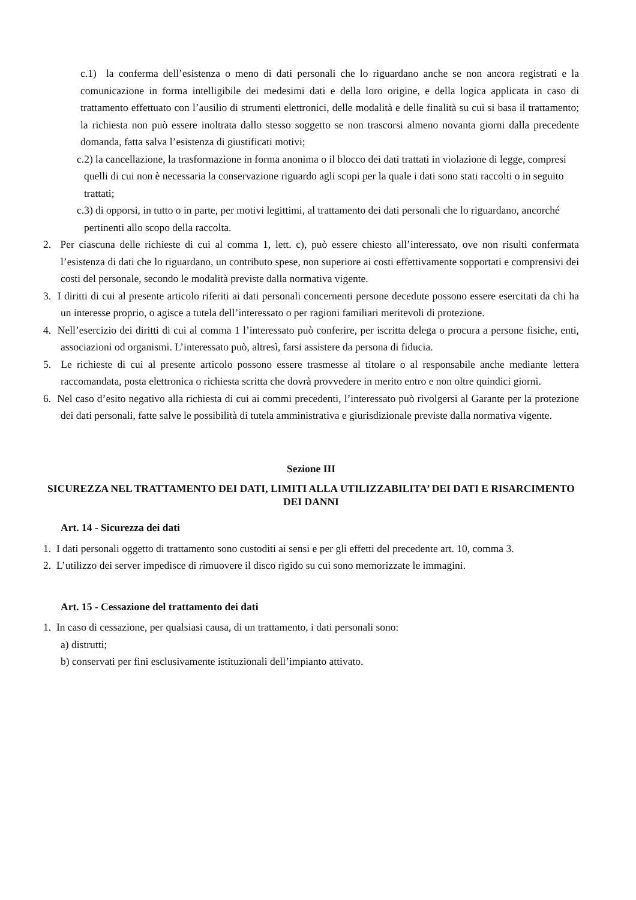c.1) la conferma dell’esistenza o meno di dati personali che lo riguardano anche se non ancora registrati e la comunicazione in forma intelligibile dei medesimi dati e della loro origine, e della logica applicata in caso di trattamento effettuato con l’ausilio di strumenti elettronici, delle modalità e delle finalità su cui si basa il trattamento; la richiesta non può essere inoltrata dallo stesso soggetto se non trascorsi almeno novanta giorni dalla precedente domanda, fatta salva l’esistenza di giustificati motivi;
c.2) la cancellazione, la trasformazione in forma anonima o il blocco dei dati trattati in violazione di legge, compresi quelli di cui non è necessaria la conservazione riguardo agli scopi per la quale i dati sono stati raccolti o in seguito trattati;
c.3) di opporsi, in tutto o in parte, per motivi legittimi, al trattamento dei dati personali che lo riguardano, ancorché pertinenti allo scopo della raccolta.
2. Per ciascuna delle richieste di cui al comma 1, lett. c), può essere chiesto all’interessato, ove non risulti confermata l’esistenza di dati che lo riguardano, un contributo spese, non superiore ai costi effettivamente sopportati e comprensivi dei costi del personale, secondo le modalità previste dalla normativa vigente.
3. I diritti di cui al presente articolo riferiti ai dati personali concernenti persone decedute possono essere esercitati da chi ha un interesse proprio, o agisce a tutela dell’interessato o per ragioni familiari meritevoli di protezione.
4. Nell’esercizio dei diritti di cui al comma 1 l’interessato può conferire, per iscritta delega o procura a persone fisiche, enti, associazioni od organismi. L’interessato può, altresì, farsi assistere da persona di fiducia.
5. Le richieste di cui al presente articolo possono essere trasmesse al titolare o al responsabile anche mediante lettera raccomandata, posta elettronica o richiesta scritta che dovrà provvedere in merito entro e non oltre quindici giorni.
6. Nel caso d’esito negativo alla richiesta di cui ai commi precedenti, l’interessato può rivolgersi al Garante per la protezione dei dati personali, fatte salve le possibilità di tutela amministrativa e giurisdizionale previste dalla normativa vigente.
Sezione III
SICUREZZA NEL TRATTAMENTO DEI DATI, LIMITI ALLA UTILIZZABILITA’ DEI DATI E RISARCIMENTO DEI DANNI
Art. 14 - Sicurezza dei dati
1. I dati personali oggetto di trattamento sono custoditi ai sensi e per gli effetti del precedente art. 10, comma 3.
2. L’utilizzo dei server impedisce di rimuovere il disco rigido su cui sono memorizzate le immagini.
Art. 15 - Cessazione del trattamento dei dati
1. In caso di cessazione, per qualsiasi causa, di un trattamento, i dati personali sono:
a) distrutti;
b) conservati per fini esclusivamente istituzionali dell’impianto attivato.